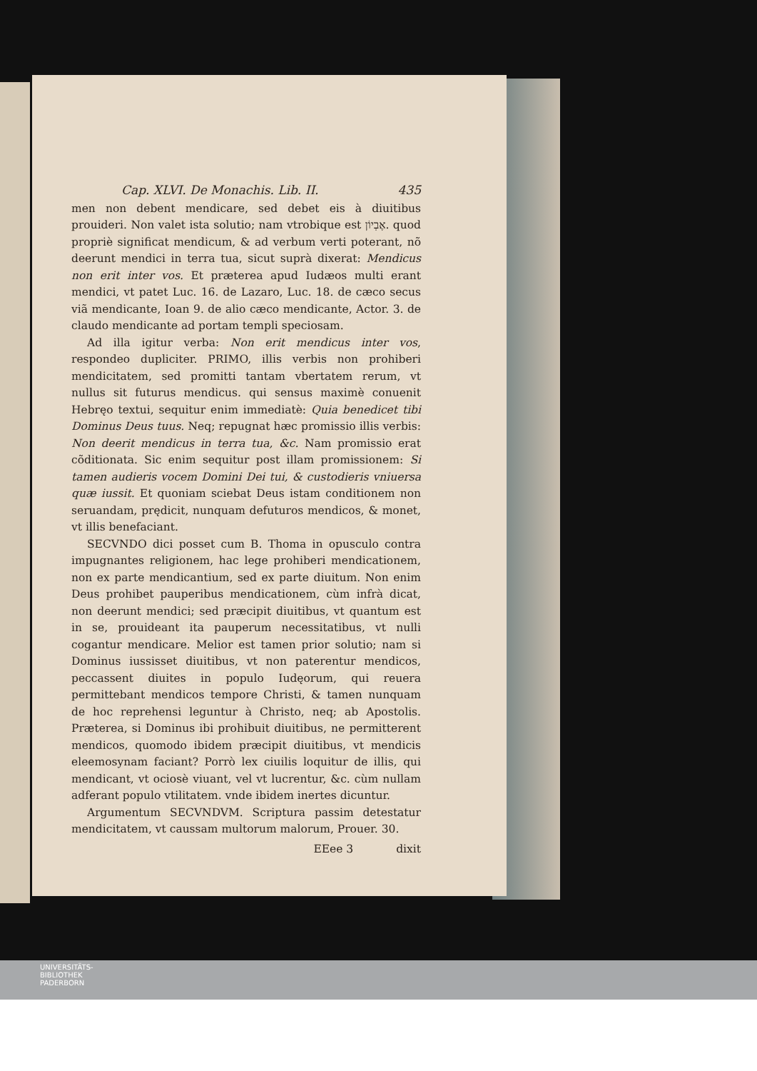Cap. XLVI. De Monachis. Lib. II. 435
men non debent mendicare, sed debet eis à diuitibus prouideri. Non valet ista solutio; nam vtrobique est אֶבְיוֹן. quod propriè significat mendicum, & ad verbum verti poterant, nõ deerunt mendici in terra tua, sicut suprà dixerat: Mendicus non erit inter vos. Et præterea apud Iudæos multi erant mendici, vt patet Luc. 16. de Lazaro, Luc. 18. de cæco secus viã mendicante, Ioan 9. de alio cæco mendicante, Actor. 3. de claudo mendicante ad portam templi speciosam.
Ad illa igitur verba: Non erit mendicus inter vos, respondeo dupliciter. PRIMO, illis verbis non prohiberi mendicitatem, sed promitti tantam vbertatem rerum, vt nullus sit futurus mendicus. qui sensus maximè conuenit Hebręo textui, sequitur enim immediatè: Quia benedicet tibi Dominus Deus tuus. Neq; repugnat hæc promissio illis verbis: Non deerit mendicus in terra tua, &c. Nam promissio erat cõditionata. Sic enim sequitur post illam promissionem: Si tamen audieris vocem Domini Dei tui, & custodieris vniuersa quæ iussit. Et quoniam sciebat Deus istam conditionem non seruandam, prędicit, nunquam defuturos mendicos, & monet, vt illis benefaciant.
SECVNDO dici posset cum B. Thoma in opusculo contra impugnantes religionem, hac lege prohiberi mendicationem, non ex parte mendicantium, sed ex parte diuitum. Non enim Deus prohibet pauperibus mendicationem, cùm infrà dicat, non deerunt mendici; sed præcipit diuitibus, vt quantum est in se, prouideant ita pauperum necessitatibus, vt nulli cogantur mendicare. Melior est tamen prior solutio; nam si Dominus iussisset diuitibus, vt non paterentur mendicos, peccassent diuites in populo Iudęorum, qui reuera permittebant mendicos tempore Christi, & tamen nunquam de hoc reprehensi leguntur à Christo, neq; ab Apostolis. Præterea, si Dominus ibi prohibuit diuitibus, ne permitterent mendicos, quomodo ibidem præcipit diuitibus, vt mendicis eleemosynam faciant? Porrò lex ciuilis loquitur de illis, qui mendicant, vt ociosè viuant, vel vt lucrentur, &c. cùm nullam adferant populo vtilitatem. vnde ibidem inertes dicuntur.
Argumentum SECVNDVM. Scriptura passim detestatur mendicitatem, vt caussam multorum malorum, Prouer. 30.
EEee 3 dixit
UNIVERSITÄTS-
BIBLIOTHEK
PADERBORN